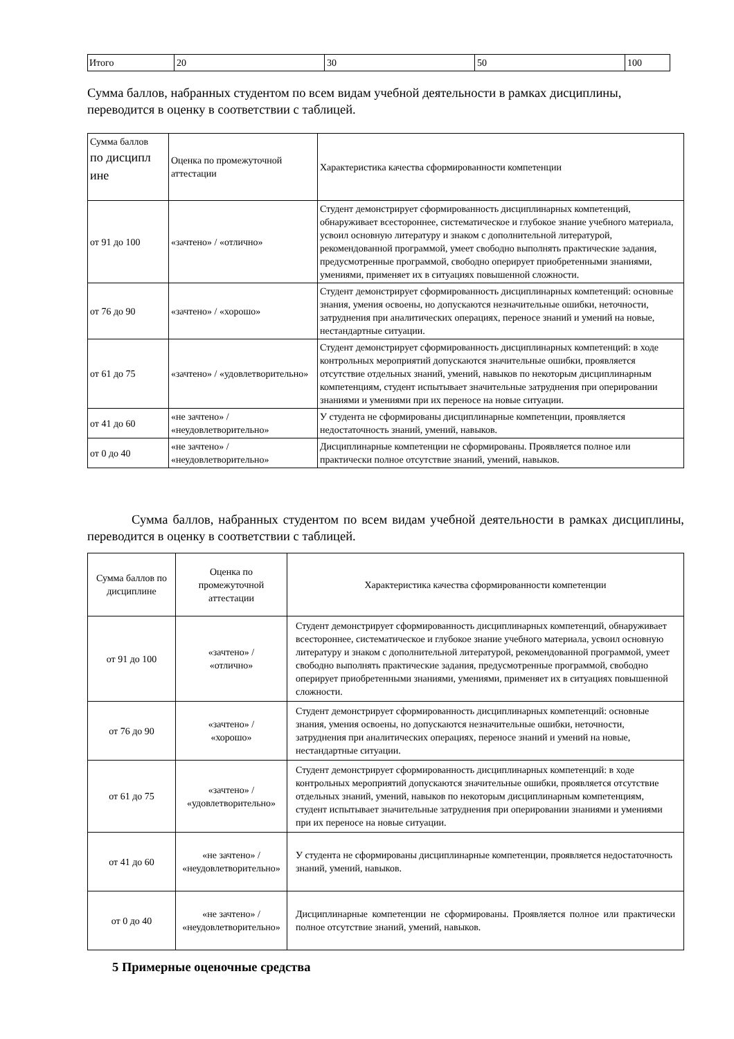| Итого | 20 | 30 | 50 | 100 |
Сумма баллов, набранных студентом по всем видам учебной деятельности в рамках дисциплины, переводится в оценку в соответствии с таблицей.
| Сумма баллов по дисципл ине | Оценка по промежуточной аттестации | Характеристика качества сформированности компетенции |
| от 91 до 100 | «зачтено» / «отлично» | Студент демонстрирует сформированность дисциплинарных компетенций, обнаруживает всестороннее, систематическое и глубокое знание учебного материала, усвоил основную литературу и знаком с дополнительной литературой, рекомендованной программой, умеет свободно выполнять практические задания, предусмотренные программой, свободно оперирует приобретенными знаниями, умениями, применяет их в ситуациях повышенной сложности. |
| от 76 до 90 | «зачтено» / «хорошо» | Студент демонстрирует сформированность дисциплинарных компетенций: основные знания, умения освоены, но допускаются незначительные ошибки, неточности, затруднения при аналитических операциях, переносе знаний и умений на новые, нестандартные ситуации. |
| от 61 до 75 | «зачтено» / «удовлетворительно» | Студент демонстрирует сформированность дисциплинарных компетенций: в ходе контрольных мероприятий допускаются значительные ошибки, проявляется отсутствие отдельных знаний, умений, навыков по некоторым дисциплинарным компетенциям, студент испытывает значительные затруднения при оперировании знаниями и умениями при их переносе на новые ситуации. |
| от 41 до 60 | «не зачтено» / «неудовлетворительно» | У студента не сформированы дисциплинарные компетенции, проявляется недостаточность знаний, умений, навыков. |
| от 0 до 40 | «не зачтено» / «неудовлетворительно» | Дисциплинарные компетенции не сформированы. Проявляется полное или практически полное отсутствие знаний, умений, навыков. |
Сумма баллов, набранных студентом по всем видам учебной деятельности в рамках дисциплины, переводится в оценку в соответствии с таблицей.
| Сумма баллов по дисциплине | Оценка по промежуточной аттестации | Характеристика качества сформированности компетенции |
| от 91 до 100 | «зачтено» / «отлично» | Студент демонстрирует сформированность дисциплинарных компетенций, обнаруживает всестороннее, систематическое и глубокое знание учебного материала, усвоил основную литературу и знаком с дополнительной литературой, рекомендованной программой, умеет свободно выполнять практические задания, предусмотренные программой, свободно оперирует приобретенными знаниями, умениями, применяет их в ситуациях повышенной сложности. |
| от 76 до 90 | «зачтено» / «хорошо» | Студент демонстрирует сформированность дисциплинарных компетенций: основные знания, умения освоены, но допускаются незначительные ошибки, неточности, затруднения при аналитических операциях, переносе знаний и умений на новые, нестандартные ситуации. |
| от 61 до 75 | «зачтено» / «удовлетворительно» | Студент демонстрирует сформированность дисциплинарных компетенций: в ходе контрольных мероприятий допускаются значительные ошибки, проявляется отсутствие отдельных знаний, умений, навыков по некоторым дисциплинарным компетенциям, студент испытывает значительные затруднения при оперировании знаниями и умениями при их переносе на новые ситуации. |
| от 41 до 60 | «не зачтено» / «неудовлетворительно» | У студента не сформированы дисциплинарные компетенции, проявляется недостаточность знаний, умений, навыков. |
| от 0 до 40 | «не зачтено» / «неудовлетворительно» | Дисциплинарные компетенции не сформированы. Проявляется полное или практически полное отсутствие знаний, умений, навыков. |
5 Примерные оценочные средства